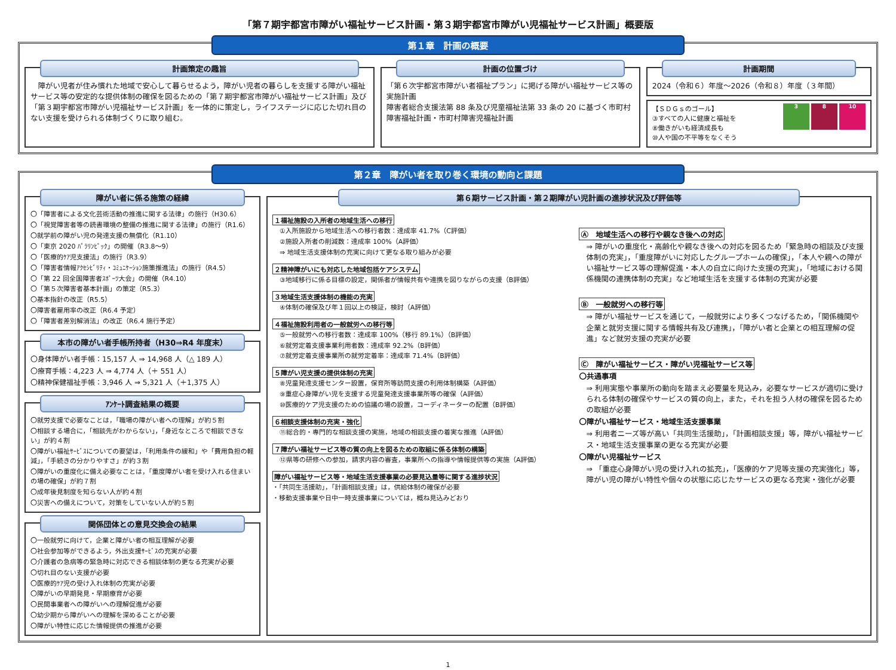「第７期宇都宮市障がい福祉サービス計画・第３期宇都宮市障がい児福祉サービス計画」概要版
第１章　計画の概要
計画策定の趣旨
　障がい児者が住み慣れた地域で安心して暮らせるよう，障がい児者の暮らしを支援する障がい福祉サービス等の安定的な提供体制の確保を図るための「第７期宇都宮市障がい福祉サービス計画」及び「第３期宇都宮市障がい児福祉サービス計画」を一体的に策定し，ライフステージに応じた切れ目のない支援を受けられる体制づくりに取り組む。
計画の位置づけ
「第６次宇都宮市障がい者福祉プラン」に掲げる障がい福祉サービス等の実施計画
障害者総合支援法第 88 条及び児童福祉法第 33 条の 20 に基づく市町村障害福祉計画・市町村障害児福祉計画
計画期間
2024（令和６）年度～2026（令和８）年度（３年間）
【ＳＤＧｓのゴール】
③すべての人に健康と福祉を
⑧働きがいも経済成長も
⑩人や国の不平等をなくそう
3 8 10
第２章　障がい者を取り巻く環境の動向と課題
障がい者に係る施策の経緯
〇「障害者による文化芸術活動の推進に関する法律」の施行（H30.6）
〇「視覚障害者等の読書環境の整備の推進に関する法律」の施行（R1.6）
〇就学前の障がい児の発達支援の無償化（R1.10）
〇「東京 2020 ﾊﾟﾗﾘﾝﾋﾟｯｸ」の開催（R3.8～9）
〇「医療的ｹｱ児支援法」の施行（R3.9）
〇「障害者情報ｱｸｾｼﾋﾞﾘﾃｨ・ｺﾐｭﾆｹｰｼｮﾝ施策推進法」の施行（R4.5）
〇「第 22 回全国障害者ｽﾎﾟｰﾂ大会」の開催（R4.10）
〇「第５次障害者基本計画」の策定（R5.3）
〇基本指針の改正（R5.5）
〇障害者雇用率の改正（R6.4 予定）
〇「障害者差別解消法」の改正（R6.4 施行予定）
本市の障がい者手帳所持者（H30⇒R4 年度末）
〇身体障がい者手帳：15,157 人 ⇒ 14,968 人（△ 189 人）
〇療育手帳：4,223 人 ⇒ 4,774 人（＋ 551 人）
〇精神保健福祉手帳：3,946 人 ⇒ 5,321 人（＋1,375 人）
ｱﾝｹｰﾄ調査結果の概要
〇就労支援で必要なことは，「職場の障がい者への理解」が約５割
〇相談する場合に，「相談先がわからない」，「身近なところで相談できない」が約４割
〇障がい福祉ｻｰﾋﾞｽについての要望は，「利用条件の緩和」や「費用負担の軽減」，「手続きの分かりやすさ」が約３割
〇障がいの重度化に備え必要なことは，「重度障がい者を受け入れる住まいの場の確保」が約７割
〇成年後見制度を知らない人が約４割
〇災害への備えについて，対策をしていない人が約５割
関係団体との意見交換会の結果
〇一般就労に向けて，企業と障がい者の相互理解が必要
〇社会参加等ができるよう，外出支援ｻｰﾋﾞｽの充実が必要
〇介護者の急病等の緊急時に対応できる相談体制の更なる充実が必要
〇切れ目のない支援が必要
〇医療的ｹｱ児の受け入れ体制の充実が必要
〇障がいの早期発見・早期療育が必要
〇民間事業者への障がいへの理解促進が必要
〇幼少期から障がいへの理解を深めることが必要
〇障がい特性に応じた情報提供の推進が必要
第６期サービス計画・第２期障がい児計画の進捗状況及び評価等
１福祉施設の入所者の地域生活への移行
①入所施設から地域生活への移行者数：達成率 41.7%（C評価）
②施設入所者の削減数：達成率 100%（A評価）
⇒ 地域生活支援体制の充実に向けて更なる取り組みが必要
２精神障がいにも対応した地域包括ケアシステム
③地域移行に係る目標の設定，関係者が情報共有や連携を図りながらの支援（B評価）
３地域生活支援体制の機能の充実
④体制の確保及び年１回以上の検証，検討（A評価）
４福祉施設利用者の一般就労への移行等
⑤一般就労への移行者数：達成率 100%（移行 89.1%）（B評価）
⑥就労定着支援事業利用者数：達成率 92.2%（B評価）
⑦就労定着支援事業所の就労定着率：達成率 71.4%（B評価）
５障がい児支援の提供体制の充実
⑧児童発達支援センター設置，保育所等訪問支援の利用体制構築（A評価）
⑨重症心身障がい児を支援する児童発達支援事業所等の確保（A評価）
⑩医療的ケア児支援のための協議の場の設置，コーディネーターの配置（B評価）
６相談支援体制の充実・強化
⑪総合的・専門的な相談支援の実施，地域の相談支援の着実な推進（A評価）
７障がい福祉サービス等の質の向上を図るための取組に係る体制の構築
⑫県等の研修への参加，請求内容の審査，事業所への指導や情報提供等の実施（A評価）
障がい福祉サービス等・地域生活支援事業の必要見込量等に関する進捗状況
・「共同生活援助」，「計画相談支援」は，供給体制の確保が必要
・移動支援事業や日中一時支援事業については，概ね見込みどおり
Ⓐ　地域生活への移行や親なき後への対応
⇒ 障がいの重度化・高齢化や親なき後への対応を図るため「緊急時の相談及び支援体制の充実」，「重度障がいに対応したグループホームの確保」，「本人や親への障がい福祉サービス等の理解促進・本人の自立に向けた支援の充実」，「地域における関係機関の連携体制の充実」など地域生活を支援する体制の充実が必要
Ⓑ　一般就労への移行等
⇒ 障がい福祉サービスを通じて，一般就労により多くつなげるため，「関係機関や企業と就労支援に関する情報共有及び連携」，「障がい者と企業との相互理解の促進」など就労支援の充実が必要
Ⓒ　障がい福祉サービス・障がい児福祉サービス等
〇共通事項
⇒ 利用実態や事業所の動向を踏まえ必要量を見込み，必要なサービスが適切に受けられる体制の確保やサービスの質の向上，また，それを担う人材の確保を図るための取組が必要
〇障がい福祉サービス・地域生活支援事業
⇒ 利用者ニーズ等が高い「共同生活援助」，「計画相談支援」等，障がい福祉サービス・地域生活支援事業の更なる充実が必要
〇障がい児福祉サービス
⇒ 「重症心身障がい児の受け入れの拡充」，「医療的ケア児等支援の充実強化」等，障がい児の障がい特性や個々の状態に応じたサービスの更なる充実・強化が必要
1